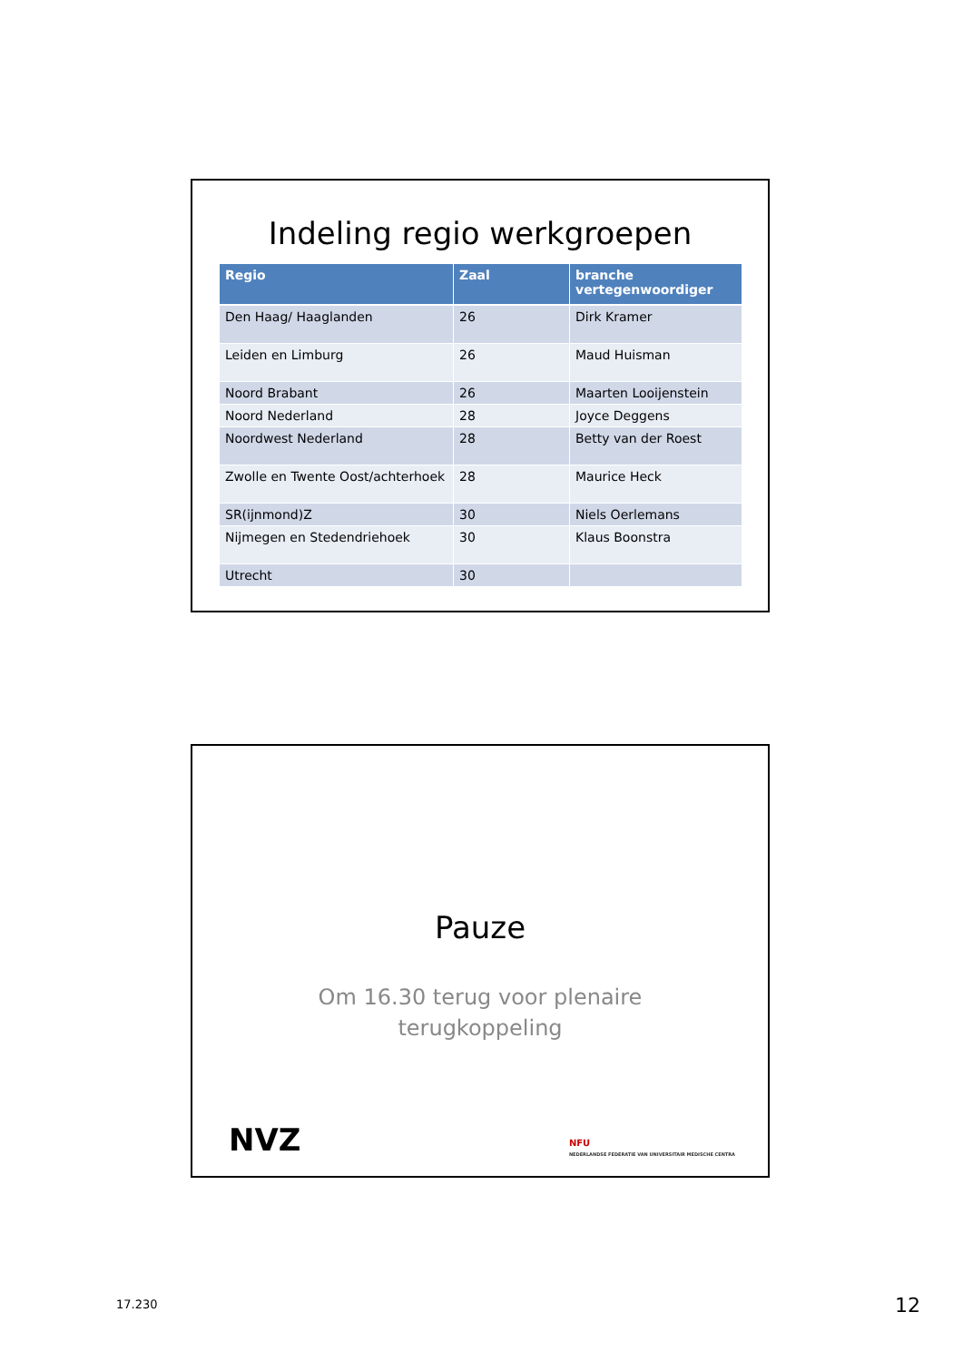Indeling regio werkgroepen
| Regio | Zaal | branche vertegenwoordiger |
| --- | --- | --- |
| Den Haag/ Haaglanden | 26 | Dirk Kramer |
| Leiden en Limburg | 26 | Maud Huisman |
| Noord Brabant | 26 | Maarten Looijenstein |
| Noord Nederland | 28 | Joyce Deggens |
| Noordwest Nederland | 28 | Betty van der Roest |
| Zwolle en Twente Oost/achterhoek | 28 | Maurice Heck |
| SR(ijnmond)Z | 30 | Niels Oerlemans |
| Nijmegen en Stedendriehoek | 30 | Klaus Boonstra |
| Utrecht | 30 | |
Pauze
Om 16.30 terug voor plenaire
terugkoppeling
NVZ
NFU
NEDERLANDSE FEDERATIE VAN UNIVERSITAIR MEDISCHE CENTRA
17.230 12